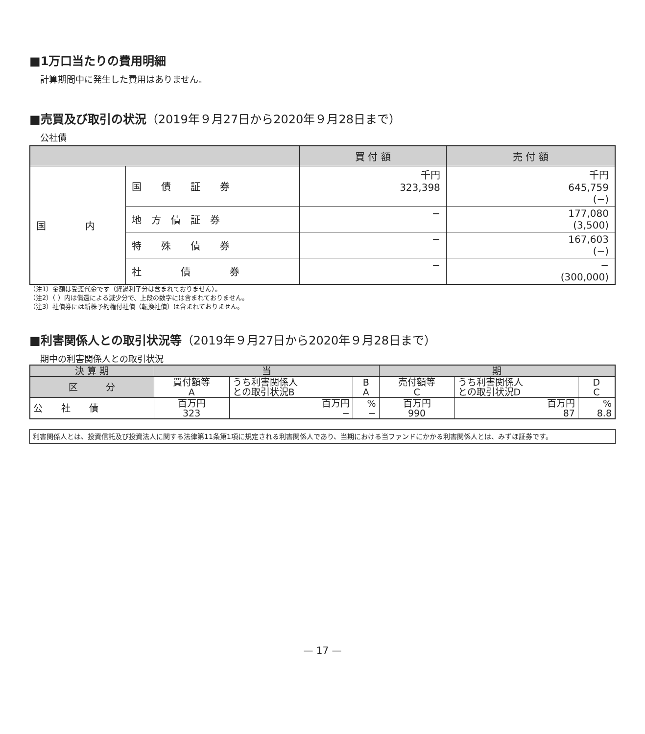■1万口当たりの費用明細
計算期間中に発生した費用はありません。
■売買及び取引の状況（2019年９月27日から2020年９月28日まで）
公社債
| | | 買 付 額 | 売 付 額 |
| --- | --- | --- | --- |
| 国 内 | 国 債 証 券 | 千円 323,398 | 千円 645,759 (−) |
| | 地 方 債 証 券 | − | 177,080 (3,500) |
| | 特 殊 債 券 | − | 167,603 (−) |
| | 社 債 券 | − | − (300,000) |
（注1）金額は受渡代金です（経過利子分は含まれておりません）。
（注2）（ ）内は償還による減少分で、上段の数字には含まれておりません。
（注3）社債券には新株予約権付社債（転換社債）は含まれておりません。
■利害関係人との取引状況等（2019年９月27日から2020年９月28日まで）
期中の利害関係人との取引状況
| 決 算 期 | 当 | | | 期 | | |
| --- | --- | --- | --- | --- | --- | --- |
| 区 分 | 買付額等 A | うち利害関係人 との取引状況B | B A | 売付額等 C | うち利害関係人 との取引状況D | D C |
| 公 社 債 | 百万円 323 | 百万円 − | % − | 百万円 990 | 百万円 87 | % 8.8 |
利害関係人とは、投資信託及び投資法人に関する法律第11条第1項に規定される利害関係人であり、当期における当ファンドにかかる利害関係人とは、みずほ証券です。
— 17 —